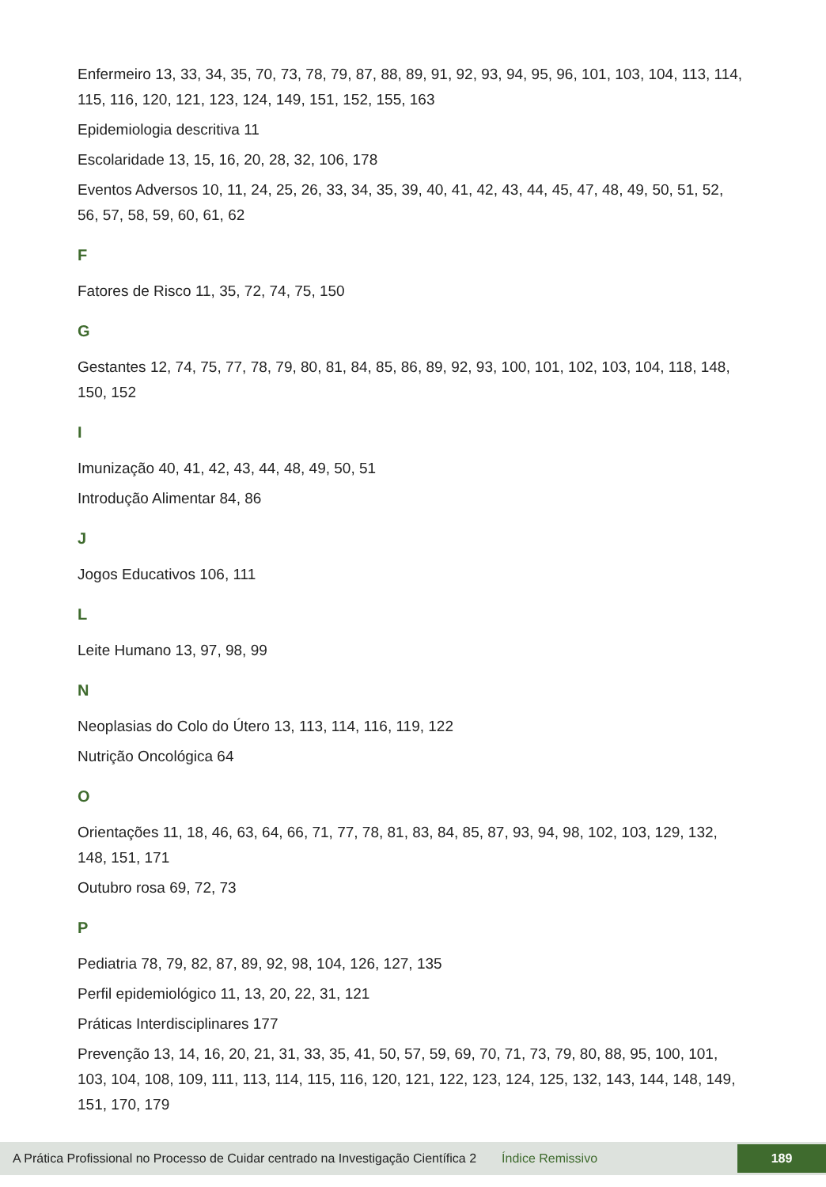Enfermeiro 13, 33, 34, 35, 70, 73, 78, 79, 87, 88, 89, 91, 92, 93, 94, 95, 96, 101, 103, 104, 113, 114, 115, 116, 120, 121, 123, 124, 149, 151, 152, 155, 163
Epidemiologia descritiva 11
Escolaridade 13, 15, 16, 20, 28, 32, 106, 178
Eventos Adversos 10, 11, 24, 25, 26, 33, 34, 35, 39, 40, 41, 42, 43, 44, 45, 47, 48, 49, 50, 51, 52, 56, 57, 58, 59, 60, 61, 62
F
Fatores de Risco 11, 35, 72, 74, 75, 150
G
Gestantes 12, 74, 75, 77, 78, 79, 80, 81, 84, 85, 86, 89, 92, 93, 100, 101, 102, 103, 104, 118, 148, 150, 152
I
Imunização 40, 41, 42, 43, 44, 48, 49, 50, 51
Introdução Alimentar 84, 86
J
Jogos Educativos 106, 111
L
Leite Humano 13, 97, 98, 99
N
Neoplasias do Colo do Útero 13, 113, 114, 116, 119, 122
Nutrição Oncológica 64
O
Orientações 11, 18, 46, 63, 64, 66, 71, 77, 78, 81, 83, 84, 85, 87, 93, 94, 98, 102, 103, 129, 132, 148, 151, 171
Outubro rosa 69, 72, 73
P
Pediatria 78, 79, 82, 87, 89, 92, 98, 104, 126, 127, 135
Perfil epidemiológico 11, 13, 20, 22, 31, 121
Práticas Interdisciplinares 177
Prevenção 13, 14, 16, 20, 21, 31, 33, 35, 41, 50, 57, 59, 69, 70, 71, 73, 79, 80, 88, 95, 100, 101, 103, 104, 108, 109, 111, 113, 114, 115, 116, 120, 121, 122, 123, 124, 125, 132, 143, 144, 148, 149, 151, 170, 179
A Prática Profissional no Processo de Cuidar centrado na Investigação Científica 2 Índice Remissivo 189